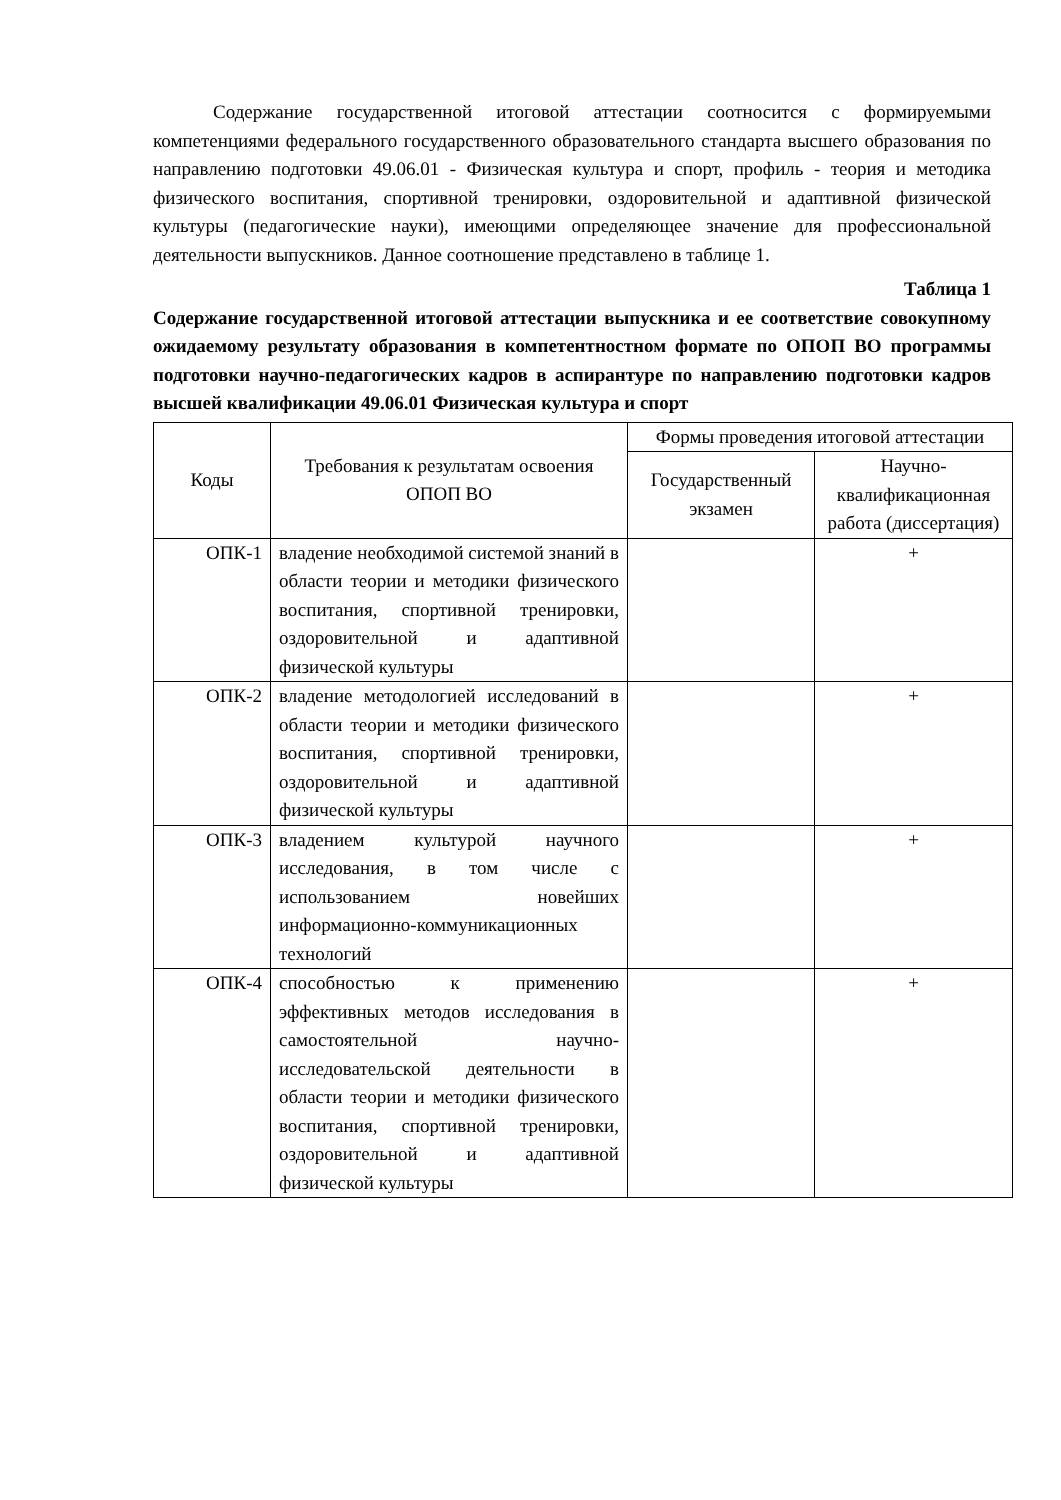Содержание государственной итоговой аттестации соотносится с формируемыми компетенциями федерального государственного образовательного стандарта высшего образования по направлению подготовки 49.06.01 - Физическая культура и спорт, профиль - теория и методика физического воспитания, спортивной тренировки, оздоровительной и адаптивной физической культуры (педагогические науки), имеющими определяющее значение для профессиональной деятельности выпускников. Данное соотношение представлено в таблице 1.
Таблица 1
Содержание государственной итоговой аттестации выпускника и ее соответствие совокупному ожидаемому результату образования в компетентностном формате по ОПОП ВО программы подготовки научно-педагогических кадров в аспирантуре по направлению подготовки кадров высшей квалификации 49.06.01 Физическая культура и спорт
| Коды | Требования к результатам освоения ОПОП ВО | Формы проведения итоговой аттестации | |
| --- | --- | --- | --- |
| | | Государственный экзамен | Научно-квалификационная работа (диссертация) |
| ОПК-1 | владение необходимой системой знаний в области теории и методики физического воспитания, спортивной тренировки, оздоровительной и адаптивной физической культуры | | + |
| ОПК-2 | владение методологией исследований в области теории и методики физического воспитания, спортивной тренировки, оздоровительной и адаптивной физической культуры | | + |
| ОПК-3 | владением культурой научного исследования, в том числе с использованием новейших информационно-коммуникационных технологий | | + |
| ОПК-4 | способностью к применению эффективных методов исследования в самостоятельной научно-исследовательской деятельности в области теории и методики физического воспитания, спортивной тренировки, оздоровительной и адаптивной физической культуры | | + |